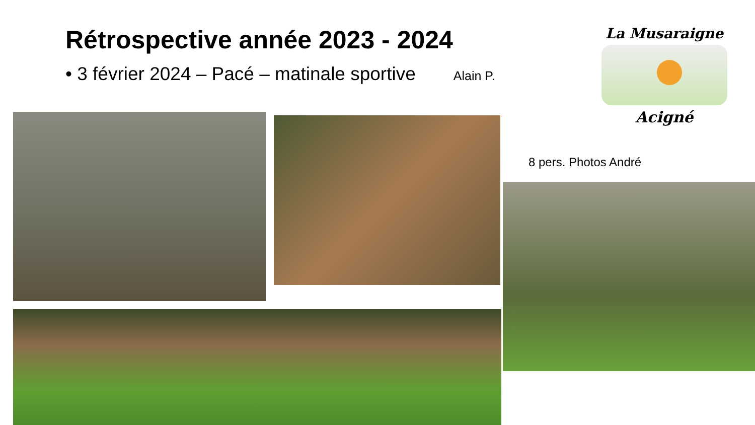Rétrospective année 2023 - 2024
• 3 février 2024 – Pacé – matinale sportive Alain P.
La Musaraigne
Acigné
8 pers. Photos André